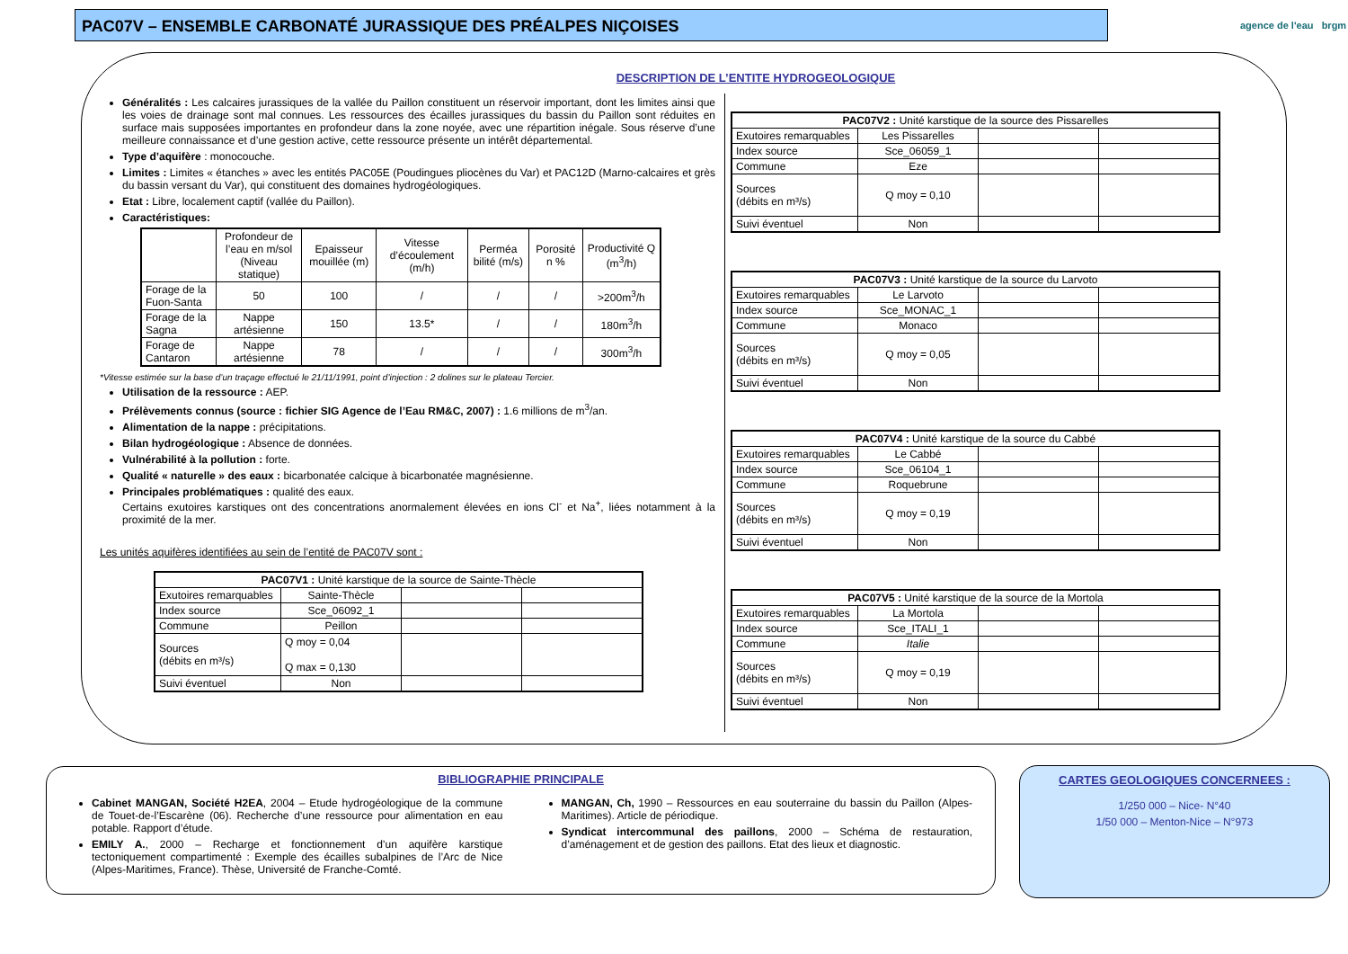PAC07V – ENSEMBLE CARBONATÉ JURASSIQUE DES PRÉALPES NIÇOISES agence de l'eau brgm
DESCRIPTION DE L’ENTITE HYDROGEOLOGIQUE
Généralités : Les calcaires jurassiques de la vallée du Paillon constituent un réservoir important, dont les limites ainsi que les voies de drainage sont mal connues. Les ressources des écailles jurassiques du bassin du Paillon sont réduites en surface mais supposées importantes en profondeur dans la zone noyée, avec une répartition inégale. Sous réserve d’une meilleure connaissance et d’une gestion active, cette ressource présente un intérêt départemental.
Type d’aquifère : monocouche.
Limites : Limites « étanches » avec les entités PAC05E (Poudingues pliocènes du Var) et PAC12D (Marno-calcaires et grès du bassin versant du Var), qui constituent des domaines hydrogéologiques.
Etat : Libre, localement captif (vallée du Paillon).
Caractéristiques:
| | Profondeur de l’eau en m/sol (Niveau statique) | Epaisseur mouillée (m) | Vitesse d’écoulement (m/h) | Perméa bilité (m/s) | Porosité n % | Productivité Q (m<sup>3</sup>/h) |
| --- | --- | --- | --- | --- | --- | --- |
| Forage de la Fuon-Santa | 50 | 100 | / | / | / | >200m<sup>3</sup>/h |
| Forage de la Sagna | Nappe artésienne | 150 | 13.5* | / | / | 180m<sup>3</sup>/h |
| Forage de Cantaron | Nappe artésienne | 78 | / | / | / | 300m<sup>3</sup>/h |
*Vitesse estimée sur la base d’un traçage effectué le 21/11/1991, point d’injection : 2 dolines sur le plateau Tercier.
Utilisation de la ressource : AEP.
Prélèvements connus (source : fichier SIG Agence de l’Eau RM&C, 2007) : 1.6 millions de m<sup>3</sup>/an.
Alimentation de la nappe : précipitations.
Bilan hydrogéologique : Absence de données.
Vulnérabilité à la pollution : forte.
Qualité « naturelle » des eaux : bicarbonatée calcique à bicarbonatée magnésienne.
Principales problématiques : qualité des eaux.
Certains exutoires karstiques ont des concentrations anormalement élevées en ions Cl<sup>-</sup> et Na<sup>+</sup>, liées notamment à la proximité de la mer.
Les unités aquifères identifiées au sein de l’entité de PAC07V sont :
| PAC07V1 : Unité karstique de la source de Sainte-Thècle | | | |
| Exutoires remarquables | Sainte-Thècle | | |
| Index source | Sce_06092_1 | | |
| Commune | Peillon | | |
| Sources (débits en m³/s) | Q moy = 0,04 Q max = 0,130 | | |
| Suivi éventuel | Non | | |
| PAC07V2 : Unité karstique de la source des Pissarelles | | | |
| Exutoires remarquables | Les Pissarelles | | |
| Index source | Sce_06059_1 | | |
| Commune | Eze | | |
| Sources (débits en m³/s) | Q moy = 0,10 | | |
| Suivi éventuel | Non | | |
| PAC07V3 : Unité karstique de la source du Larvoto | | | |
| Exutoires remarquables | Le Larvoto | | |
| Index source | Sce_MONAC_1 | | |
| Commune | Monaco | | |
| Sources (débits en m³/s) | Q moy = 0,05 | | |
| Suivi éventuel | Non | | |
| PAC07V4 : Unité karstique de la source du Cabbé | | | |
| Exutoires remarquables | Le Cabbé | | |
| Index source | Sce_06104_1 | | |
| Commune | Roquebrune | | |
| Sources (débits en m³/s) | Q moy = 0,19 | | |
| Suivi éventuel | Non | | |
| PAC07V5 : Unité karstique de la source de la Mortola | | | |
| Exutoires remarquables | La Mortola | | |
| Index source | Sce_ITALI_1 | | |
| Commune | Italie | | |
| Sources (débits en m³/s) | Q moy = 0,19 | | |
| Suivi éventuel | Non | | |
BIBLIOGRAPHIE PRINCIPALE
Cabinet MANGAN, Société H2EA, 2004 – Etude hydrogéologique de la commune de Touet-de-l’Escarène (06). Recherche d’une ressource pour alimentation en eau potable. Rapport d’étude.
EMILY A., 2000 – Recharge et fonctionnement d’un aquifère karstique tectoniquement compartimenté : Exemple des écailles subalpines de l’Arc de Nice (Alpes-Maritimes, France). Thèse, Université de Franche-Comté.
MANGAN, Ch, 1990 – Ressources en eau souterraine du bassin du Paillon (Alpes-Maritimes). Article de périodique.
Syndicat intercommunal des paillons, 2000 – Schéma de restauration, d’aménagement et de gestion des paillons. Etat des lieux et diagnostic.
CARTES GEOLOGIQUES CONCERNEES :
1/250 000 – Nice- N°40
1/50 000 – Menton-Nice – N°973